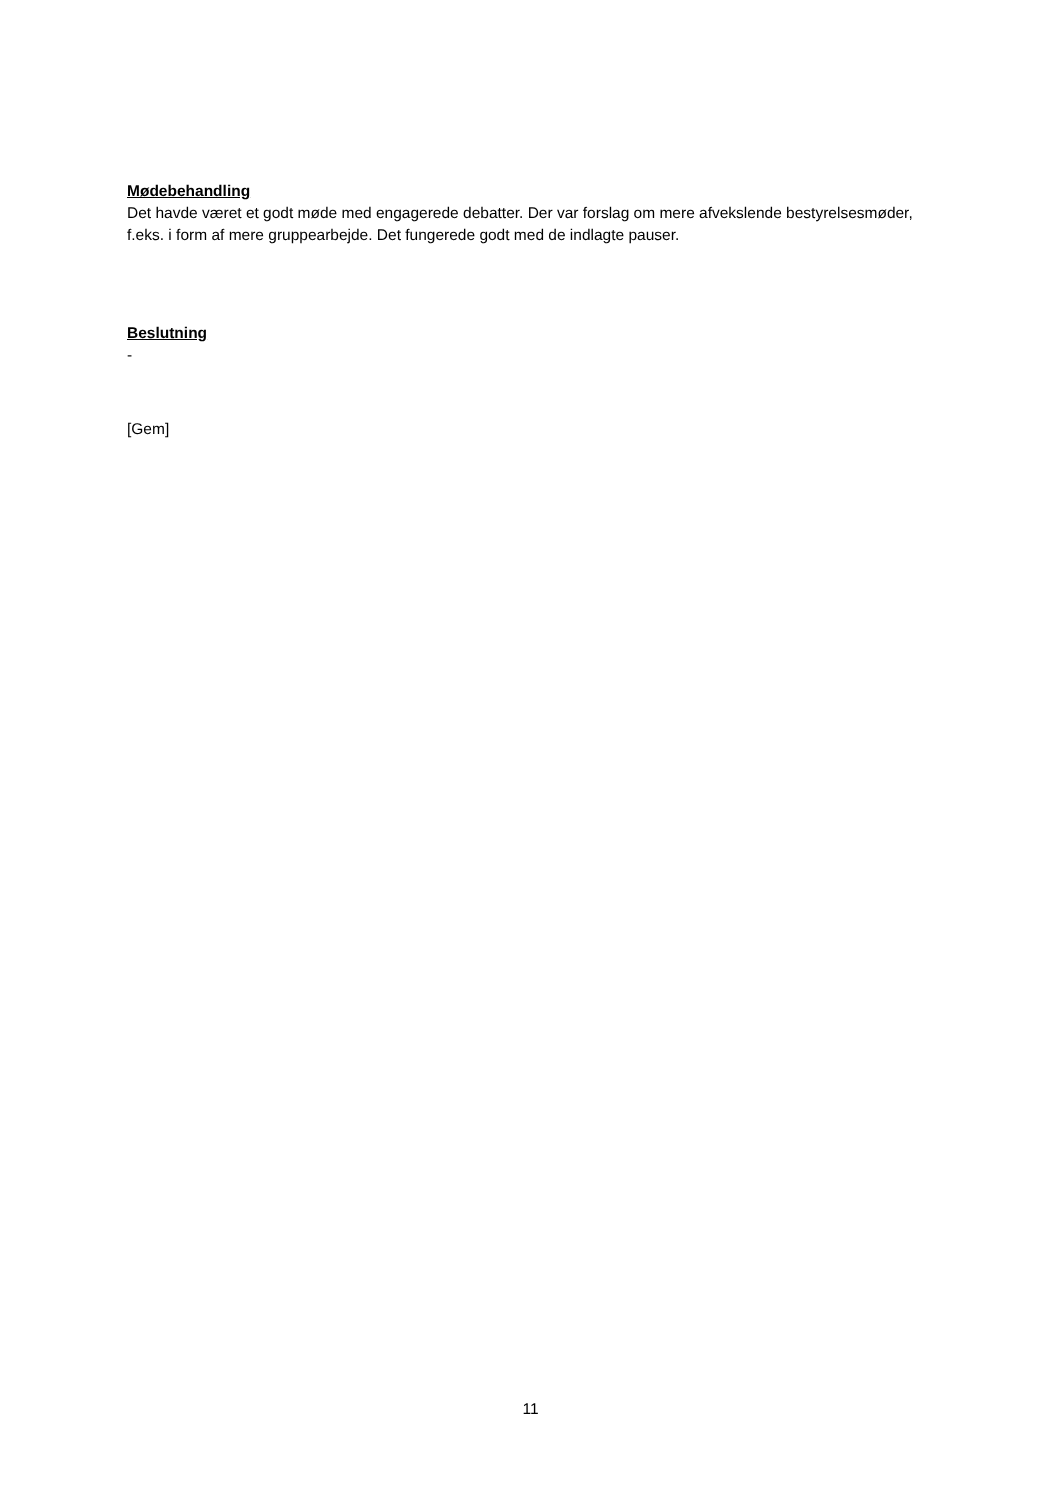Mødebehandling
Det havde været et godt møde med engagerede debatter. Der var forslag om mere afvekslende bestyrelsesmøder, f.eks. i form af mere gruppearbejde. Det fungerede godt med de indlagte pauser.
Beslutning
-
[Gem]
11